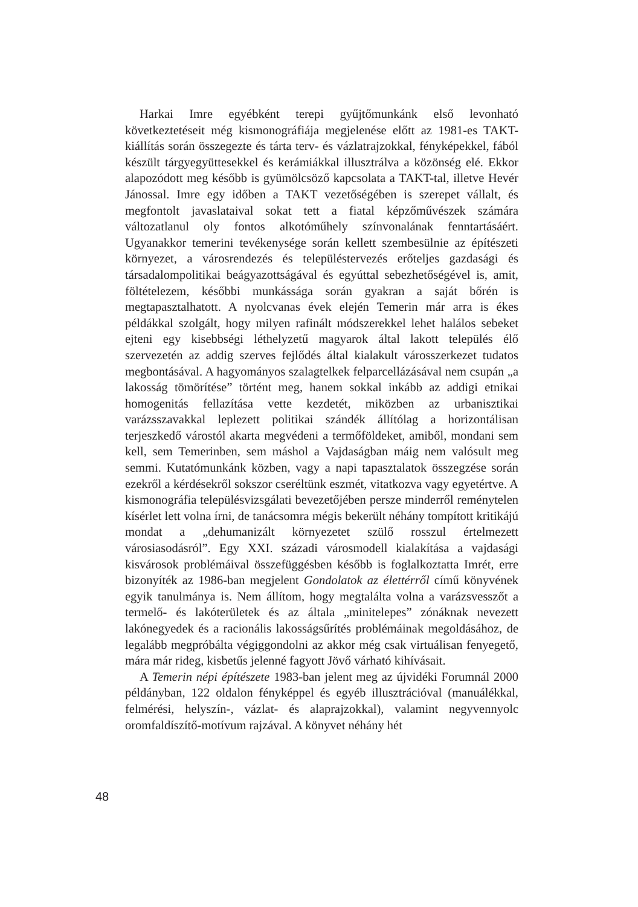Harkai Imre egyébként terepi gyűjtőmunkánk első levonható következtetéseit még kismonográfiája megjelenése előtt az 1981-es TAKT-kiállítás során összegezte és tárta terv- és vázlatrajzokkal, fényképekkel, fából készült tárgyegyüttesekkel és kerámiákkal illusztrálva a közönség elé. Ekkor alapozódott meg később is gyümölcsöző kapcsolata a TAKT-tal, illetve Hevér Jánossal. Imre egy időben a TAKT vezetőségében is szerepet vállalt, és megfontolt javaslataival sokat tett a fiatal képzőművészek számára változatlanul oly fontos alkotóműhely színvonalának fenntartásáért. Ugyanakkor temerini tevékenysége során kellett szembesülnie az építészeti környezet, a városrendezés és településtervezés erőteljes gazdasági és társadalompolitikai beágyazottságával és egyúttal sebezhetőségével is, amit, föltételezem, későbbi munkássága során gyakran a saját bőrén is megtapasztalhatott. A nyolcvanas évek elején Temerin már arra is ékes példákkal szolgált, hogy milyen rafinált módszerekkel lehet halálos sebeket ejteni egy kisebbségi léthelyzetű magyarok által lakott település élő szervezetén az addig szerves fejlődés által kialakult városszerkezet tudatos megbontásával. A hagyományos szalagtelkek felparcellázásával nem csupán „a lakosság tömörítése” történt meg, hanem sokkal inkább az addigi etnikai homogenitás fellazítása vette kezdetét, miközben az urbanisztikai varázsszavakkal leplezett politikai szándék állítólag a horizontálisan terjeszkedő várostól akarta megvédeni a termőföldeket, amiből, mondani sem kell, sem Temerinben, sem máshol a Vajdaságban máig nem valósult meg semmi. Kutatómunkánk közben, vagy a napi tapasztalatok összegzése során ezekről a kérdésekről sokszor cseréltünk eszmét, vitatkozva vagy egyetértve. A kismonográfia településvizsgálati bevezetőjében persze minderről reménytelen kísérlet lett volna írni, de tanácsomra mégis bekerült néhány tompított kritikájú mondat a „dehumanizált környezetet szülő rosszul értelmezett városiasodásról”. Egy XXI. századi városmodell kialakítása a vajdasági kisvárosok problémáival összefüggésben később is foglalkoztatta Imrét, erre bizonyíték az 1986-ban megjelent Gondolatok az élettérről című könyvének egyik tanulmánya is. Nem állítom, hogy megtalálta volna a varázsvesszőt a termelő- és lakóterületek és az általa „minitelepes” zónáknak nevezett lakónegyedek és a racionális lakosságsűrítés problémáinak megoldásához, de legalább megpróbálta végiggondolni az akkor még csak virtuálisan fenyegető, mára már rideg, kisbetűs jelenné fagyott Jövő várható kihívásait.
A Temerin népi építészete 1983-ban jelent meg az újvidéki Forumnál 2000 példányban, 122 oldalon fényképpel és egyéb illusztrációval (manuálékkal, felmérési, helyszín-, vázlat- és alaprajzokkal), valamint negyvennyolc oromfaldíszítő-motívum rajzával. A könyvet néhány hét
48